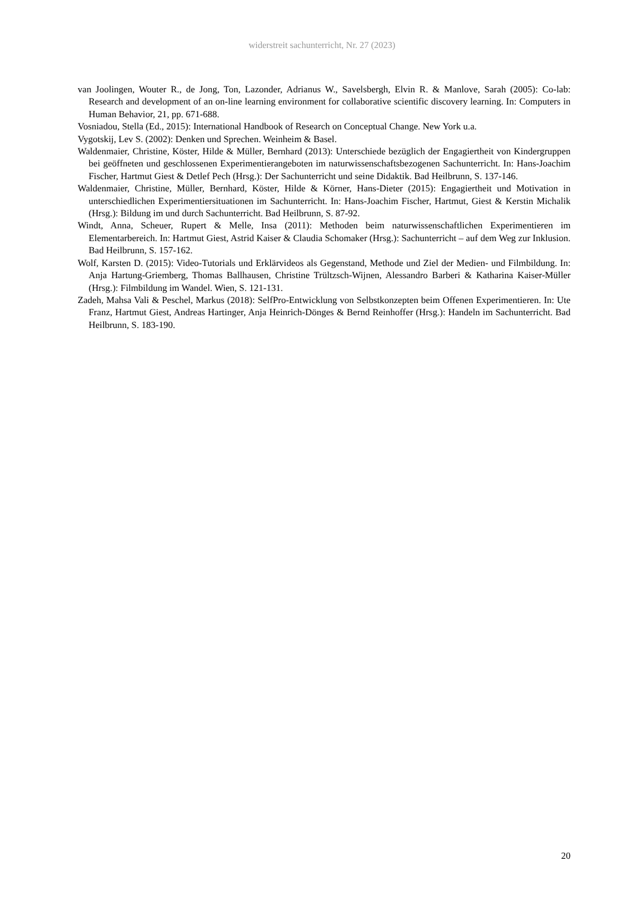widerstreit sachunterricht, Nr. 27 (2023)
van Joolingen, Wouter R., de Jong, Ton, Lazonder, Adrianus W., Savelsbergh, Elvin R. & Manlove, Sarah (2005): Co-lab: Research and development of an on-line learning environment for collaborative scientific discovery learning. In: Computers in Human Behavior, 21, pp. 671-688.
Vosniadou, Stella (Ed., 2015): International Handbook of Research on Conceptual Change. New York u.a.
Vygotskij, Lev S. (2002): Denken und Sprechen. Weinheim & Basel.
Waldenmaier, Christine, Köster, Hilde & Müller, Bernhard (2013): Unterschiede bezüglich der Engagiertheit von Kindergruppen bei geöffneten und geschlossenen Experimentierangeboten im naturwissenschaftsbezogenen Sachunterricht. In: Hans-Joachim Fischer, Hartmut Giest & Detlef Pech (Hrsg.): Der Sachunterricht und seine Didaktik. Bad Heilbrunn, S. 137-146.
Waldenmaier, Christine, Müller, Bernhard, Köster, Hilde & Körner, Hans-Dieter (2015): Engagiertheit und Motivation in unterschiedlichen Experimentiersituationen im Sachunterricht. In: Hans-Joachim Fischer, Hartmut, Giest & Kerstin Michalik (Hrsg.): Bildung im und durch Sachunterricht. Bad Heilbrunn, S. 87-92.
Windt, Anna, Scheuer, Rupert & Melle, Insa (2011): Methoden beim naturwissenschaftlichen Experimentieren im Elementarbereich. In: Hartmut Giest, Astrid Kaiser & Claudia Schomaker (Hrsg.): Sachunterricht – auf dem Weg zur Inklusion. Bad Heilbrunn, S. 157-162.
Wolf, Karsten D. (2015): Video-Tutorials und Erklärvideos als Gegenstand, Methode und Ziel der Medien- und Filmbildung. In: Anja Hartung-Griemberg, Thomas Ballhausen, Christine Trültzsch-Wijnen, Alessandro Barberi & Katharina Kaiser-Müller (Hrsg.): Filmbildung im Wandel. Wien, S. 121-131.
Zadeh, Mahsa Vali & Peschel, Markus (2018): SelfPro-Entwicklung von Selbstkonzepten beim Offenen Experimentieren. In: Ute Franz, Hartmut Giest, Andreas Hartinger, Anja Heinrich-Dönges & Bernd Reinhoffer (Hrsg.): Handeln im Sachunterricht. Bad Heilbrunn, S. 183-190.
20